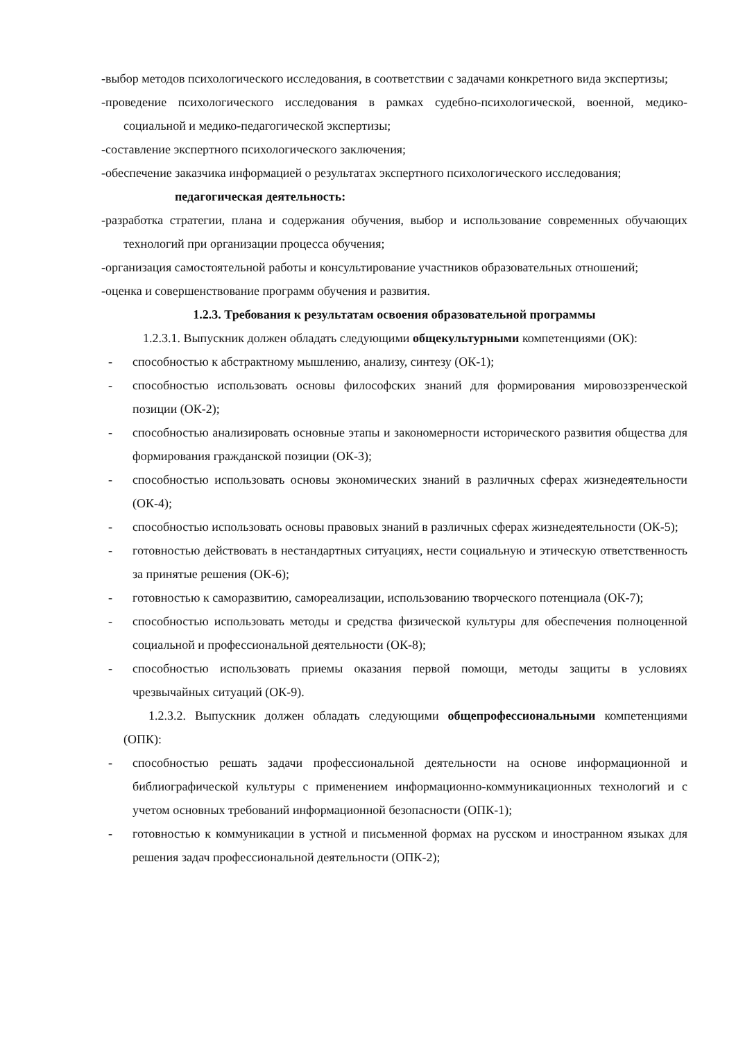-выбор методов психологического исследования, в соответствии с задачами конкретного вида экспертизы;
-проведение психологического исследования в рамках судебно-психологической, военной, медико-социальной и медико-педагогической экспертизы;
-составление экспертного психологического заключения;
-обеспечение заказчика информацией о результатах экспертного психологического исследования;
педагогическая деятельность:
-разработка стратегии, плана и содержания обучения, выбор и использование современных обучающих технологий при организации процесса обучения;
-организация самостоятельной работы и консультирование участников образовательных отношений;
-оценка и совершенствование программ обучения и развития.
1.2.3. Требования к результатам освоения образовательной программы
1.2.3.1. Выпускник должен обладать следующими общекультурными компетенциями (ОК):
- способностью к абстрактному мышлению, анализу, синтезу (ОК-1);
- способностью использовать основы философских знаний для формирования мировоззренческой позиции (ОК-2);
- способностью анализировать основные этапы и закономерности исторического развития общества для формирования гражданской позиции (ОК-3);
- способностью использовать основы экономических знаний в различных сферах жизнедеятельности (ОК-4);
- способностью использовать основы правовых знаний в различных сферах жизнедеятельности (ОК-5);
- готовностью действовать в нестандартных ситуациях, нести социальную и этическую ответственность за принятые решения (ОК-6);
- готовностью к саморазвитию, самореализации, использованию творческого потенциала (ОК-7);
- способностью использовать методы и средства физической культуры для обеспечения полноценной социальной и профессиональной деятельности (ОК-8);
- способностью использовать приемы оказания первой помощи, методы защиты в условиях чрезвычайных ситуаций (ОК-9).
1.2.3.2. Выпускник должен обладать следующими общепрофессиональными компетенциями (ОПК):
- способностью решать задачи профессиональной деятельности на основе информационной и библиографической культуры с применением информационно-коммуникационных технологий и с учетом основных требований информационной безопасности (ОПК-1);
- готовностью к коммуникации в устной и письменной формах на русском и иностранном языках для решения задач профессиональной деятельности (ОПК-2);